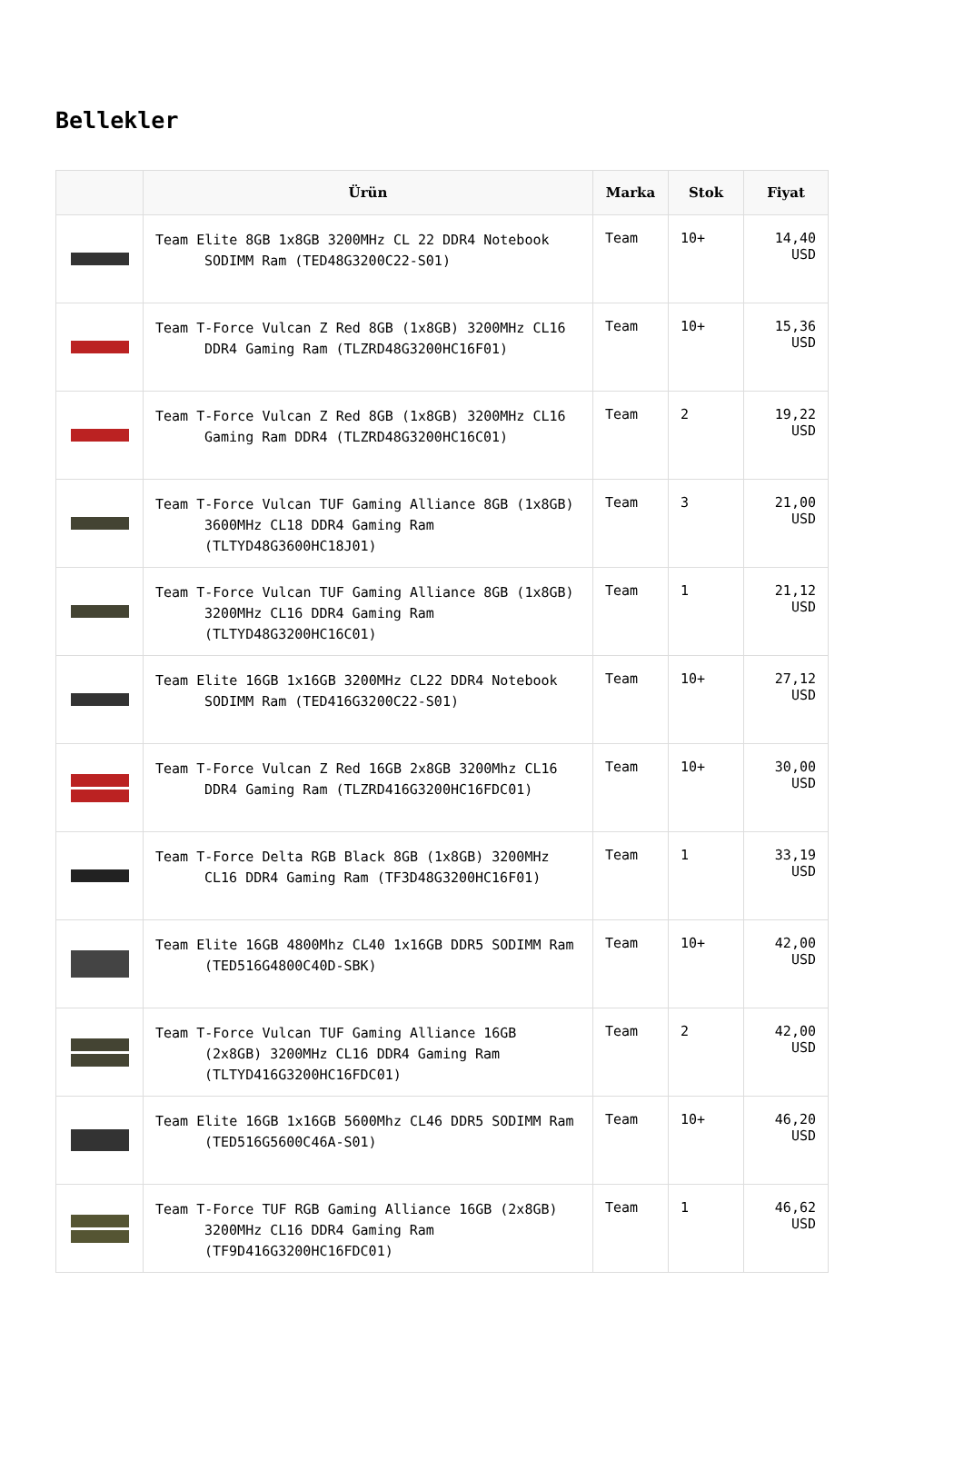Bellekler
| | Ürün | Marka | Stok | Fiyat |
| --- | --- | --- | --- | --- |
| | Team Elite 8GB 1x8GB 3200MHz CL 22 DDR4 Notebook SODIMM Ram (TED48G3200C22-S01) | Team | 10+ | 14,40 USD |
| | Team T-Force Vulcan Z Red 8GB (1x8GB) 3200MHz CL16 DDR4 Gaming Ram (TLZRD48G3200HC16F01) | Team | 10+ | 15,36 USD |
| | Team T-Force Vulcan Z Red 8GB (1x8GB) 3200MHz CL16 Gaming Ram DDR4 (TLZRD48G3200HC16C01) | Team | 2 | 19,22 USD |
| | Team T-Force Vulcan TUF Gaming Alliance 8GB (1x8GB) 3600MHz CL18 DDR4 Gaming Ram (TLTYD48G3600HC18J01) | Team | 3 | 21,00 USD |
| | Team T-Force Vulcan TUF Gaming Alliance 8GB (1x8GB) 3200MHz CL16 DDR4 Gaming Ram (TLTYD48G3200HC16C01) | Team | 1 | 21,12 USD |
| | Team Elite 16GB 1x16GB 3200MHz CL22 DDR4 Notebook SODIMM Ram (TED416G3200C22-S01) | Team | 10+ | 27,12 USD |
| | Team T-Force Vulcan Z Red 16GB 2x8GB 3200Mhz CL16 DDR4 Gaming Ram (TLZRD416G3200HC16FDC01) | Team | 10+ | 30,00 USD |
| | Team T-Force Delta RGB Black 8GB (1x8GB) 3200MHz CL16 DDR4 Gaming Ram (TF3D48G3200HC16F01) | Team | 1 | 33,19 USD |
| | Team Elite 16GB 4800Mhz CL40 1x16GB DDR5 SODIMM Ram (TED516G4800C40D-SBK) | Team | 10+ | 42,00 USD |
| | Team T-Force Vulcan TUF Gaming Alliance 16GB (2x8GB) 3200MHz CL16 DDR4 Gaming Ram (TLTYD416G3200HC16FDC01) | Team | 2 | 42,00 USD |
| | Team Elite 16GB 1x16GB 5600Mhz CL46 DDR5 SODIMM Ram (TED516G5600C46A-S01) | Team | 10+ | 46,20 USD |
| | Team T-Force TUF RGB Gaming Alliance 16GB (2x8GB) 3200MHz CL16 DDR4 Gaming Ram (TF9D416G3200HC16FDC01) | Team | 1 | 46,62 USD |